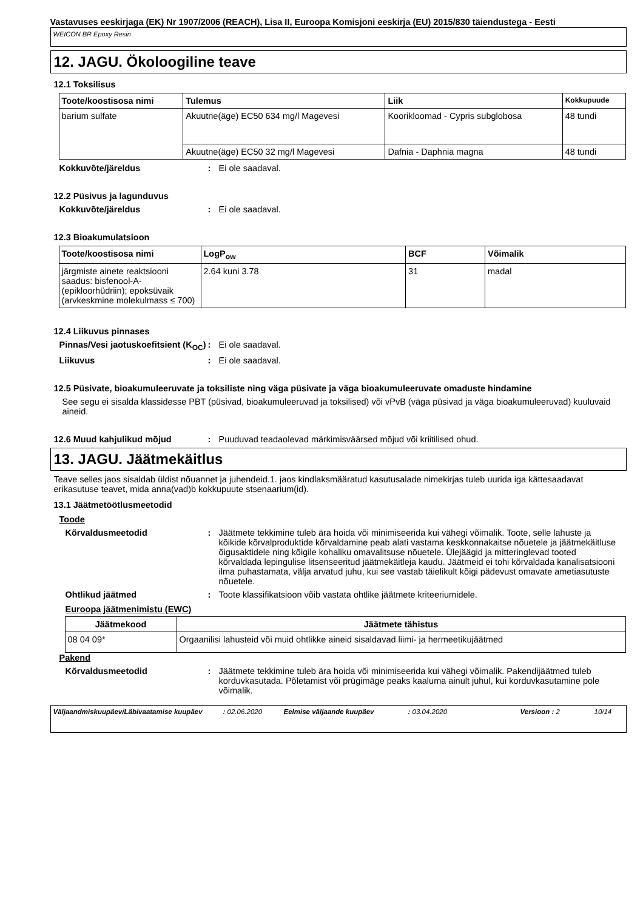Vastavuses eeskirjaga (EK) Nr 1907/2006 (REACH), Lisa II, Euroopa Komisjoni eeskirja (EU) 2015/830 täiendustega - Eesti
WEICON BR Epoxy Resin
12. JAGU. Ökoloogiline teave
12.1 Toksilisus
| Toote/koostisosa nimi | Tulemus | Liik | Kokkupuude |
| --- | --- | --- | --- |
| barium sulfate | Akuutne(äge) EC50 634 mg/l Magevesi | Koorikloomad - Cypris subglobosa | 48 tundi |
| | Akuutne(äge) EC50 32 mg/l Magevesi | Dafnia - Daphnia magna | 48 tundi |
Kokkuvõte/järeldus: Ei ole saadaval.
12.2 Püsivus ja lagunduvus
Kokkuvõte/järeldus: Ei ole saadaval.
12.3 Bioakumulatsioon
| Toote/koostisosa nimi | LogP<sub>ow</sub> | BCF | Võimalik |
| --- | --- | --- | --- |
| järgmiste ainete reaktsiooni saadus: bisfenool-A-(epikloorhüdriin); epoksüvaik (arvkeskmine molekulmass ≤ 700) | 2.64 kuni 3.78 | 31 | madal |
12.4 Liikuvus pinnases
Pinnas/Vesi jaotuskoefitsient (K<sub>OC</sub>): Ei ole saadaval.
Liikuvus: Ei ole saadaval.
12.5 Püsivate, bioakumuleeruvate ja toksiliste ning väga püsivate ja väga bioakumuleeruvate omaduste hindamine
See segu ei sisalda klassidesse PBT (püsivad, bioakumuleeruvad ja toksilised) või vPvB (väga püsivad ja väga bioakumuleeruvad) kuuluvaid aineid.
12.6 Muud kahjulikud mõjud: Puuduvad teadaolevad märkimisväärsed mõjud või kriitilised ohud.
13. JAGU. Jäätmekäitlus
Teave selles jaos sisaldab üldist nõuannet ja juhendeid.1. jaos kindlaksmääratud kasutusalade nimekirjas tuleb uurida iga kättesaadavat erikasutuse teavet, mida anna(vad)b kokkupuute stsenaarium(id).
13.1 Jäätmetöötlusmeetodid
Toode
Kõrvaldusmeetodid: Jäätmete tekkimine tuleb ära hoida või minimiseerida kui vähegi võimalik. Toote, selle lahuste ja kõikide kõrvalproduktide kõrvaldamine peab alati vastama keskkonnakaitse nõuetele ja jäätmekäitluse õigusaktidele ning kõigile kohaliku omavalitsuse nõuetele. Ülejäägid ja mitteringlevad tooted kõrvaldada lepingulise litsenseeritud jäätmekäitleja kaudu. Jäätmeid ei tohi kõrvaldada kanalisatsiooni ilma puhastamata, välja arvatud juhu, kui see vastab täielikult kõigi pädevust omavate ametiasutuste nõuetele.
Ohtlikud jäätmed: Toote klassifikatsioon võib vastata ohtlike jäätmete kriteeriumidele.
Euroopa jäätmenimistu (EWC)
| Jäätmekood | Jäätmete tähistus |
| --- | --- |
| 08 04 09* | Orgaanilisi lahusteid või muid ohtlikke aineid sisaldavad liimi- ja hermeetikujäätmed |
Pakend
Kõrvaldusmeetodid: Jäätmete tekkimine tuleb ära hoida või minimiseerida kui vähegi võimalik. Pakendijäätmed tuleb korduvkasutada. Põletamist või prügimäge peaks kaaluma ainult juhul, kui korduvkasutamine pole võimalik.
Väljaandmiskuupäev/Läbivaatamise kuupäev: 02.06.2020 Eelmise väljaande kuupäev: 03.04.2020 Versioon : 2 10/14